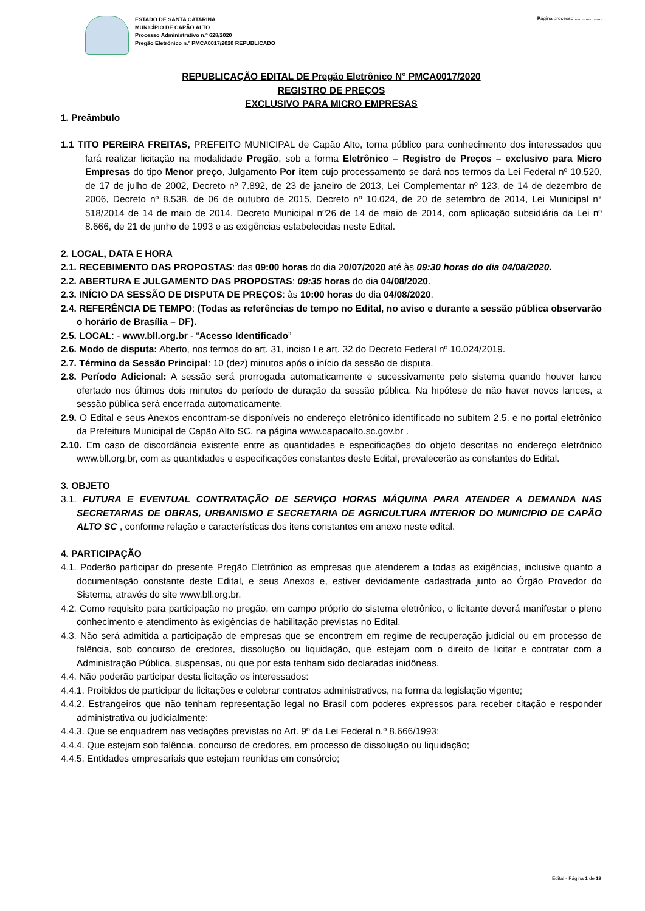ESTADO DE SANTA CATARINA
MUNICÍPIO DE CAPÃO ALTO
Processo Administrativo n.º 628/2020
Pregão Eletrônico n.º PMCA0017/2020 REPUBLICADO
Página processo:....................
REPUBLICAÇÃO EDITAL DE Pregão Eletrônico N° PMCA0017/2020
REGISTRO DE PREÇOS
EXCLUSIVO PARA MICRO EMPRESAS
1. Preâmbulo
1.1 TITO PEREIRA FREITAS, PREFEITO MUNICIPAL de Capão Alto, torna público para conhecimento dos interessados que fará realizar licitação na modalidade Pregão, sob a forma Eletrônico – Registro de Preços – exclusivo para Micro Empresas do tipo Menor preço, Julgamento Por item cujo processamento se dará nos termos da Lei Federal nº 10.520, de 17 de julho de 2002, Decreto nº 7.892, de 23 de janeiro de 2013, Lei Complementar nº 123, de 14 de dezembro de 2006, Decreto nº 8.538, de 06 de outubro de 2015, Decreto nº 10.024, de 20 de setembro de 2014, Lei Municipal n° 518/2014 de 14 de maio de 2014, Decreto Municipal nº26 de 14 de maio de 2014, com aplicação subsidiária da Lei nº 8.666, de 21 de junho de 1993 e as exigências estabelecidas neste Edital.
2. LOCAL, DATA E HORA
2.1. RECEBIMENTO DAS PROPOSTAS: das 09:00 horas do dia 20/07/2020 até às 09:30 horas do dia 04/08/2020.
2.2. ABERTURA E JULGAMENTO DAS PROPOSTAS: 09:35 horas do dia 04/08/2020.
2.3. INÍCIO DA SESSÃO DE DISPUTA DE PREÇOS: às 10:00 horas do dia 04/08/2020.
2.4. REFERÊNCIA DE TEMPO: (Todas as referências de tempo no Edital, no aviso e durante a sessão pública observarão o horário de Brasília – DF).
2.5. LOCAL: - www.bll.org.br - “Acesso Identificado”
2.6. Modo de disputa: Aberto, nos termos do art. 31, inciso I e art. 32 do Decreto Federal nº 10.024/2019.
2.7. Término da Sessão Principal: 10 (dez) minutos após o início da sessão de disputa.
2.8. Período Adicional: A sessão será prorrogada automaticamente e sucessivamente pelo sistema quando houver lance ofertado nos últimos dois minutos do período de duração da sessão pública. Na hipótese de não haver novos lances, a sessão pública será encerrada automaticamente.
2.9. O Edital e seus Anexos encontram-se disponíveis no endereço eletrônico identificado no subitem 2.5. e no portal eletrônico da Prefeitura Municipal de Capão Alto SC, na página www.capaoalto.sc.gov.br .
2.10. Em caso de discordância existente entre as quantidades e especificações do objeto descritas no endereço eletrônico www.bll.org.br, com as quantidades e especificações constantes deste Edital, prevalecerão as constantes do Edital.
3. OBJETO
3.1. FUTURA E EVENTUAL CONTRATAÇÃO DE SERVIÇO HORAS MÁQUINA PARA ATENDER A DEMANDA NAS SECRETARIAS DE OBRAS, URBANISMO E SECRETARIA DE AGRICULTURA INTERIOR DO MUNICIPIO DE CAPÃO ALTO SC , conforme relação e características dos itens constantes em anexo neste edital.
4. PARTICIPAÇÃO
4.1. Poderão participar do presente Pregão Eletrônico as empresas que atenderem a todas as exigências, inclusive quanto a documentação constante deste Edital, e seus Anexos e, estiver devidamente cadastrada junto ao Órgão Provedor do Sistema, através do site www.bll.org.br.
4.2. Como requisito para participação no pregão, em campo próprio do sistema eletrônico, o licitante deverá manifestar o pleno conhecimento e atendimento às exigências de habilitação previstas no Edital.
4.3. Não será admitida a participação de empresas que se encontrem em regime de recuperação judicial ou em processo de falência, sob concurso de credores, dissolução ou liquidação, que estejam com o direito de licitar e contratar com a Administração Pública, suspensas, ou que por esta tenham sido declaradas inidôneas.
4.4. Não poderão participar desta licitação os interessados:
4.4.1. Proibidos de participar de licitações e celebrar contratos administrativos, na forma da legislação vigente;
4.4.2. Estrangeiros que não tenham representação legal no Brasil com poderes expressos para receber citação e responder administrativa ou judicialmente;
4.4.3. Que se enquadrem nas vedações previstas no Art. 9º da Lei Federal n.º 8.666/1993;
4.4.4. Que estejam sob falência, concurso de credores, em processo de dissolução ou liquidação;
4.4.5. Entidades empresariais que estejam reunidas em consórcio;
Edital - Página 1 de 19